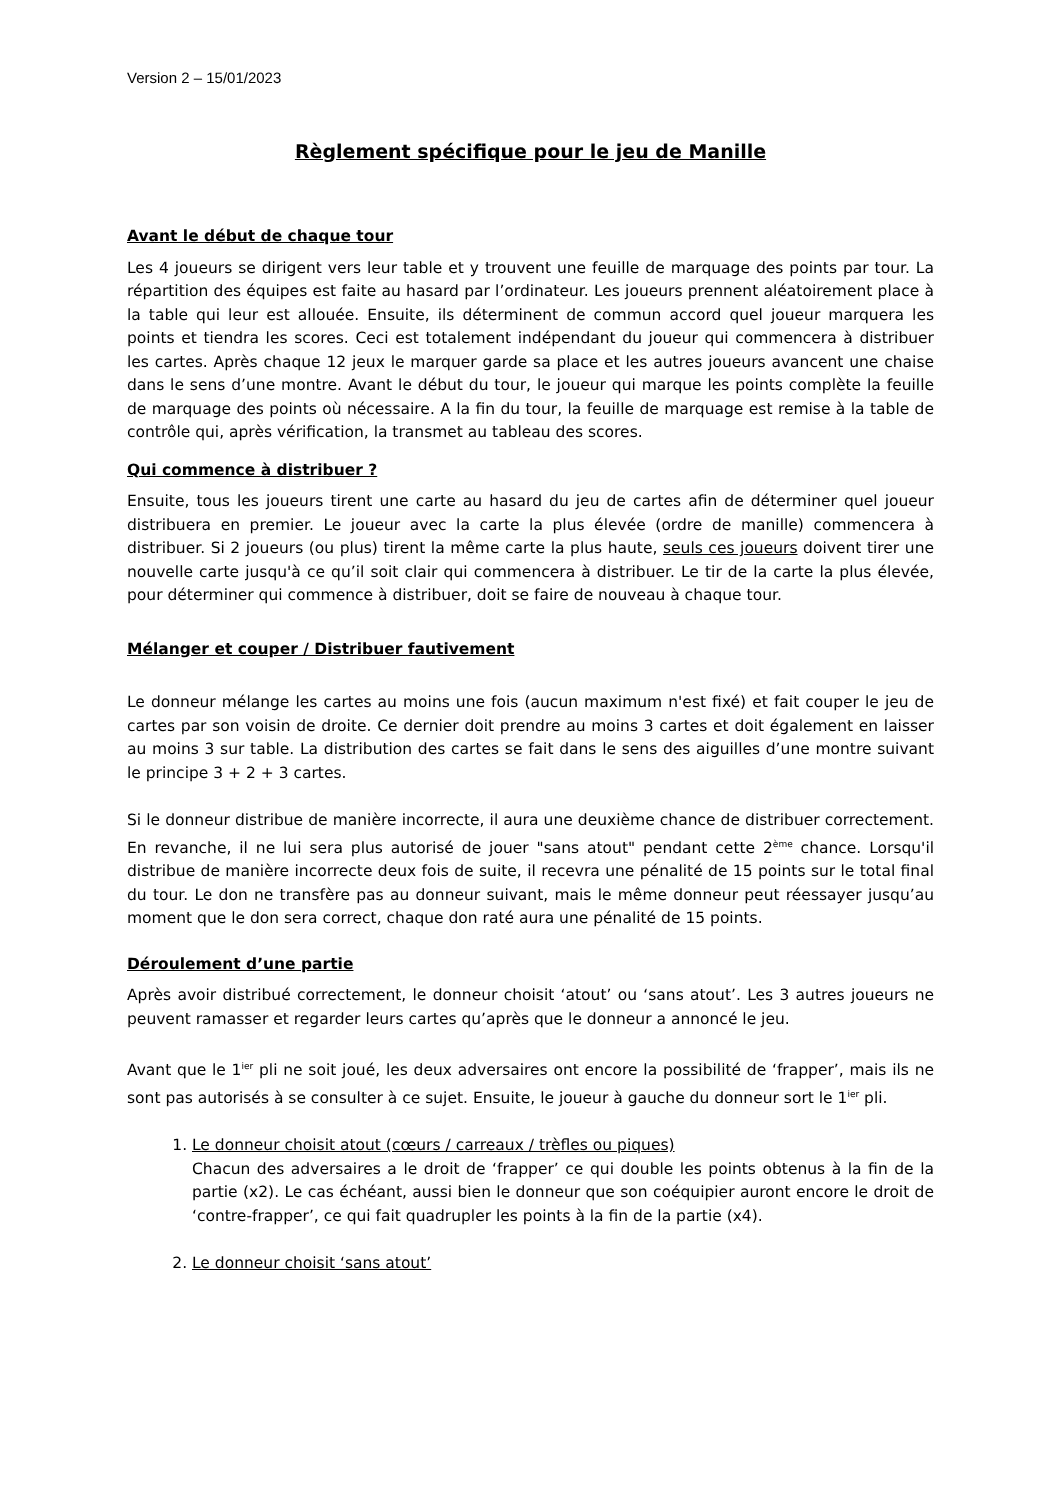Version 2 – 15/01/2023
Règlement spécifique pour le jeu de Manille
Avant le début de chaque tour
Les 4 joueurs se dirigent vers leur table et y trouvent une feuille de marquage des points par tour. La répartition des équipes est faite au hasard par l’ordinateur. Les joueurs prennent aléatoirement place à la table qui leur est allouée. Ensuite, ils déterminent de commun accord quel joueur marquera les points et tiendra les scores. Ceci est totalement indépendant du joueur qui commencera à distribuer les cartes. Après chaque 12 jeux le marquer garde sa place et les autres joueurs avancent une chaise dans le sens d’une montre. Avant le début du tour, le joueur qui marque les points complète la feuille de marquage des points où nécessaire. A la fin du tour, la feuille de marquage est remise à la table de contrôle qui, après vérification, la transmet au tableau des scores.
Qui commence à distribuer ?
Ensuite, tous les joueurs tirent une carte au hasard du jeu de cartes afin de déterminer quel joueur distribuera en premier. Le joueur avec la carte la plus élevée (ordre de manille) commencera à distribuer. Si 2 joueurs (ou plus) tirent la même carte la plus haute, seuls ces joueurs doivent tirer une nouvelle carte jusqu'à ce qu’il soit clair qui commencera à distribuer. Le tir de la carte la plus élevée, pour déterminer qui commence à distribuer, doit se faire de nouveau à chaque tour.
Mélanger et couper / Distribuer fautivement
Le donneur mélange les cartes au moins une fois (aucun maximum n'est fixé) et fait couper le jeu de cartes par son voisin de droite. Ce dernier doit prendre au moins 3 cartes et doit également en laisser au moins 3 sur table. La distribution des cartes se fait dans le sens des aiguilles d’une montre suivant le principe 3 + 2 + 3 cartes.
Si le donneur distribue de manière incorrecte, il aura une deuxième chance de distribuer correctement. En revanche, il ne lui sera plus autorisé de jouer "sans atout" pendant cette 2<sup>ème</sup> chance. Lorsqu'il distribue de manière incorrecte deux fois de suite, il recevra une pénalité de 15 points sur le total final du tour. Le don ne transfère pas au donneur suivant, mais le même donneur peut réessayer jusqu’au moment que le don sera correct, chaque don raté aura une pénalité de 15 points.
Déroulement d’une partie
Après avoir distribué correctement, le donneur choisit ‘atout’ ou ‘sans atout’. Les 3 autres joueurs ne peuvent ramasser et regarder leurs cartes qu’après que le donneur a annoncé le jeu.
Avant que le 1<sup>ier</sup> pli ne soit joué, les deux adversaires ont encore la possibilité de ‘frapper’, mais ils ne sont pas autorisés à se consulter à ce sujet. Ensuite, le joueur à gauche du donneur sort le 1<sup>ier</sup> pli.
1. Le donneur choisit atout (cœurs / carreaux / trèfles ou piques)
Chacun des adversaires a le droit de ‘frapper’ ce qui double les points obtenus à la fin de la partie (x2). Le cas échéant, aussi bien le donneur que son coéquipier auront encore le droit de ‘contre-frapper’, ce qui fait quadrupler les points à la fin de la partie (x4).
2. Le donneur choisit ‘sans atout’